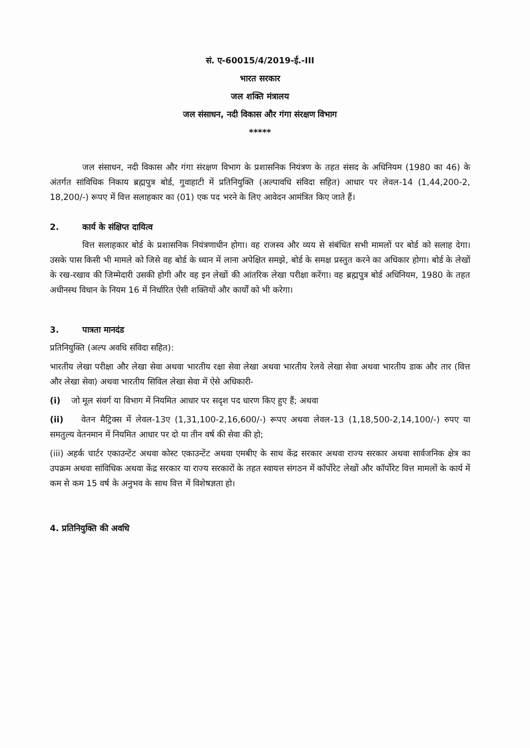सं. ए-60015/4/2019-ई.-III
भारत सरकार
जल शक्ति मंत्रालय
जल संसाधन, नदी विकास और गंगा संरक्षण विभाग
*****
जल संसाधन, नदी विकास और गंगा संरक्षण विभाग के प्रशासनिक नियंत्रण के तहत संसद के अधिनियम (1980 का 46) के अंतर्गत सांविधिक निकाय ब्रह्मपुत्र बोर्ड, गुवाहाटी में प्रतिनियुक्ति (अल्पावधि संविदा सहित) आधार पर लेवल-14 (1,44,200-2, 18,200/-) रूपए में वित्त सलाहकार का (01) एक पद भरने के लिए आवेदन आमंत्रित किए जाते हैं।
2. कार्य के संक्षिप्त दायित्व
वित्त सलाहकार बोर्ड के प्रशासनिक नियंत्रणाधीन होगा। वह राजस्व और व्यय से संबंधित सभी मामलों पर बोर्ड को सलाह देगा। उसके पास किसी भी मामले को जिसे वह बोर्ड के ध्यान में लाना अपेक्षित समझे, बोर्ड के समक्ष प्रस्तुत करने का अधिकार होगा। बोर्ड के लेखों के रख-रखाव की जिम्मेदारी उसकी होगी और वह इन लेखों की आंतरिक लेखा परीक्षा करेंगा। वह ब्रह्मपुत्र बोर्ड अधिनियम, 1980 के तहत अधीनस्थ विधान के नियम 16 में निर्धारित ऐसी शक्तियों और कार्यों को भी करेगा।
3. पात्रता मानदंड
प्रतिनियुक्ति (अल्प अवधि संविदा सहित):
भारतीय लेखा परीक्षा और लेखा सेवा अथवा भारतीय रक्षा सेवा लेखा अथवा भारतीय रेलवे लेखा सेवा अथवा भारतीय डाक और तार (वित्त और लेखा सेवा) अथवा भारतीय सिविल लेखा सेवा में ऐसे अधिकारी-
(i) जो मूल संवर्ग या विभाग में नियमित आधार पर सदृश पद धारण किए हुए हैं; अथवा
(ii) वेतन मैट्रिक्स में लेवल-13ए (1,31,100-2,16,600/-) रूपए अथवा लेवल-13 (1,18,500-2,14,100/-) रुपए या समतुल्य वेतनमान में नियमित आधार पर दो या तीन वर्ष की सेवा की हो;
(iii) अहर्क चार्टर एकाउन्टेंट अथवा कोस्ट एकाउन्टेंट अथवा एमबीए के साथ केंद्र सरकार अथवा राज्य सरकार अथवा सार्वजनिक क्षेत्र का उपक्रम अथवा सांविधिक अथवा केंद्र सरकार या राज्य सरकारों के तहत स्वायत्त संगठन में कॉर्पोरेट लेखों और कॉर्पोरेट वित्त मामलों के कार्य में कम से कम 15 वर्ष के अनुभव के साथ वित्त में विशेषज्ञता हो।
4. प्रतिनियुक्ति की अवधि